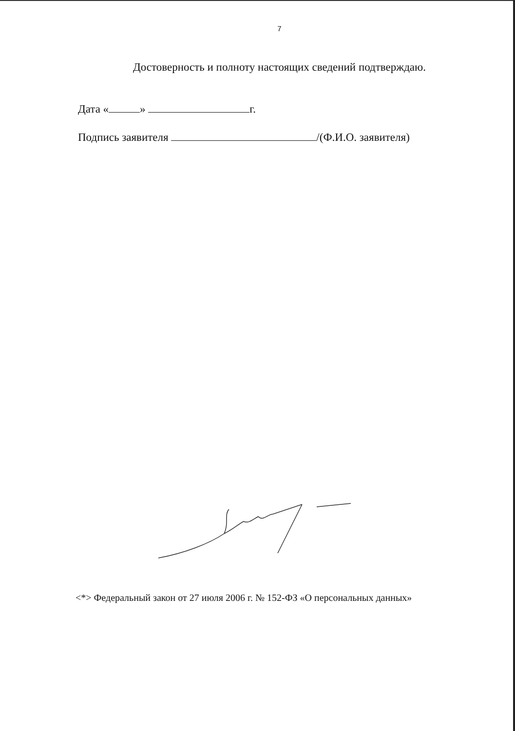7
Достоверность и полноту настоящих сведений подтверждаю.
Дата « » г.
Подпись заявителя /(Ф.И.О. заявителя)
<*> Федеральный закон от 27 июля 2006 г. № 152-ФЗ «О персональных данных»